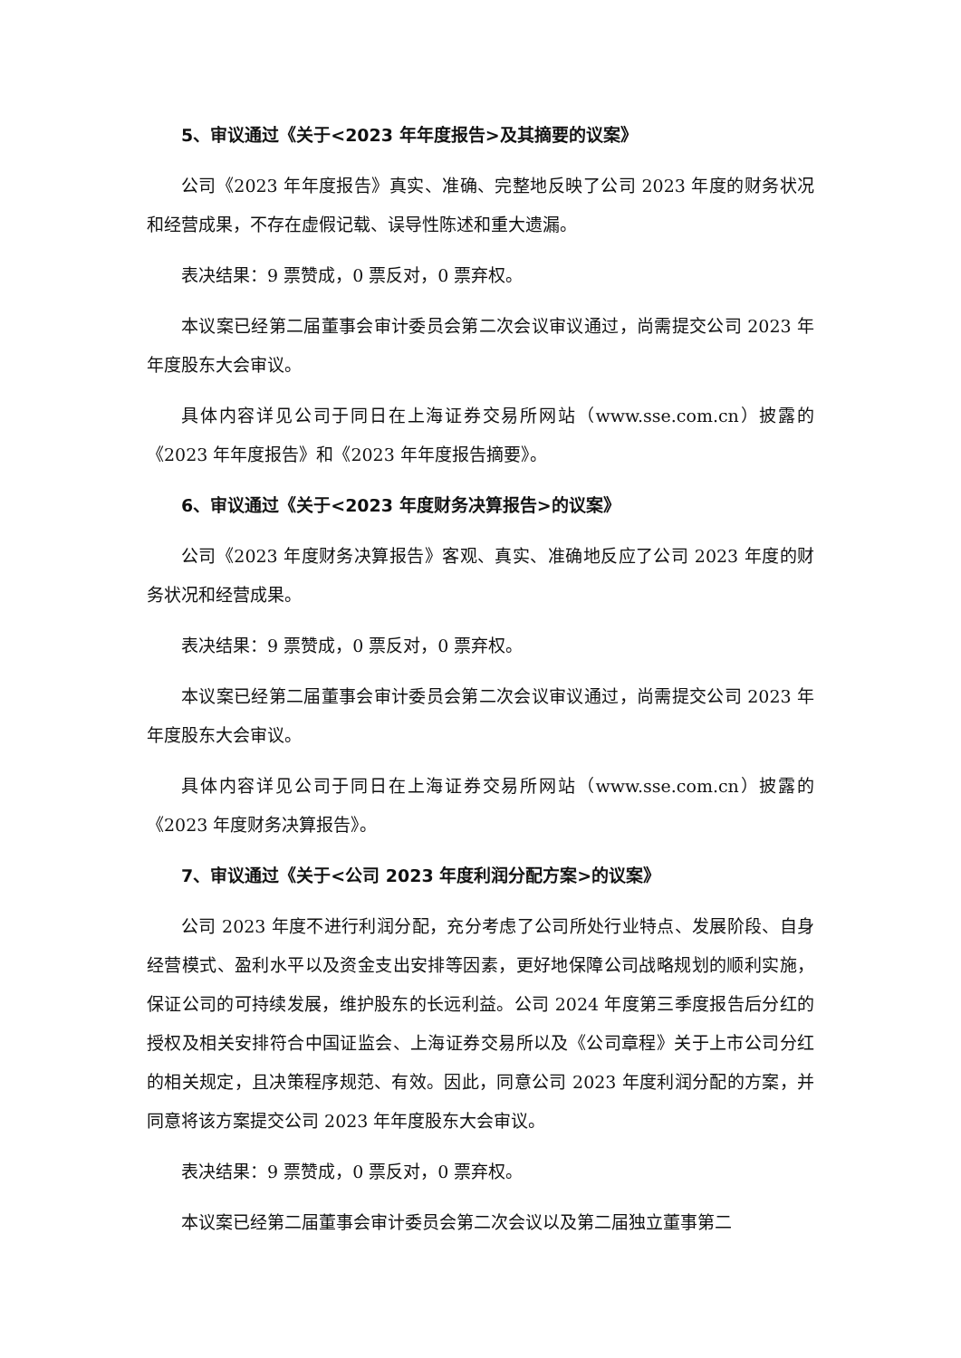5、审议通过《关于<2023 年年度报告>及其摘要的议案》
公司《2023 年年度报告》真实、准确、完整地反映了公司 2023 年度的财务状况和经营成果，不存在虚假记载、误导性陈述和重大遗漏。
表决结果：9 票赞成，0 票反对，0 票弃权。
本议案已经第二届董事会审计委员会第二次会议审议通过，尚需提交公司 2023 年年度股东大会审议。
具体内容详见公司于同日在上海证券交易所网站（www.sse.com.cn）披露的《2023 年年度报告》和《2023 年年度报告摘要》。
6、审议通过《关于<2023 年度财务决算报告>的议案》
公司《2023 年度财务决算报告》客观、真实、准确地反应了公司 2023 年度的财务状况和经营成果。
表决结果：9 票赞成，0 票反对，0 票弃权。
本议案已经第二届董事会审计委员会第二次会议审议通过，尚需提交公司 2023 年年度股东大会审议。
具体内容详见公司于同日在上海证券交易所网站（www.sse.com.cn）披露的《2023 年度财务决算报告》。
7、审议通过《关于<公司 2023 年度利润分配方案>的议案》
公司 2023 年度不进行利润分配，充分考虑了公司所处行业特点、发展阶段、自身经营模式、盈利水平以及资金支出安排等因素，更好地保障公司战略规划的顺利实施，保证公司的可持续发展，维护股东的长远利益。公司 2024 年度第三季度报告后分红的授权及相关安排符合中国证监会、上海证券交易所以及《公司章程》关于上市公司分红的相关规定，且决策程序规范、有效。因此，同意公司 2023 年度利润分配的方案，并同意将该方案提交公司 2023 年年度股东大会审议。
表决结果：9 票赞成，0 票反对，0 票弃权。
本议案已经第二届董事会审计委员会第二次会议以及第二届独立董事第二